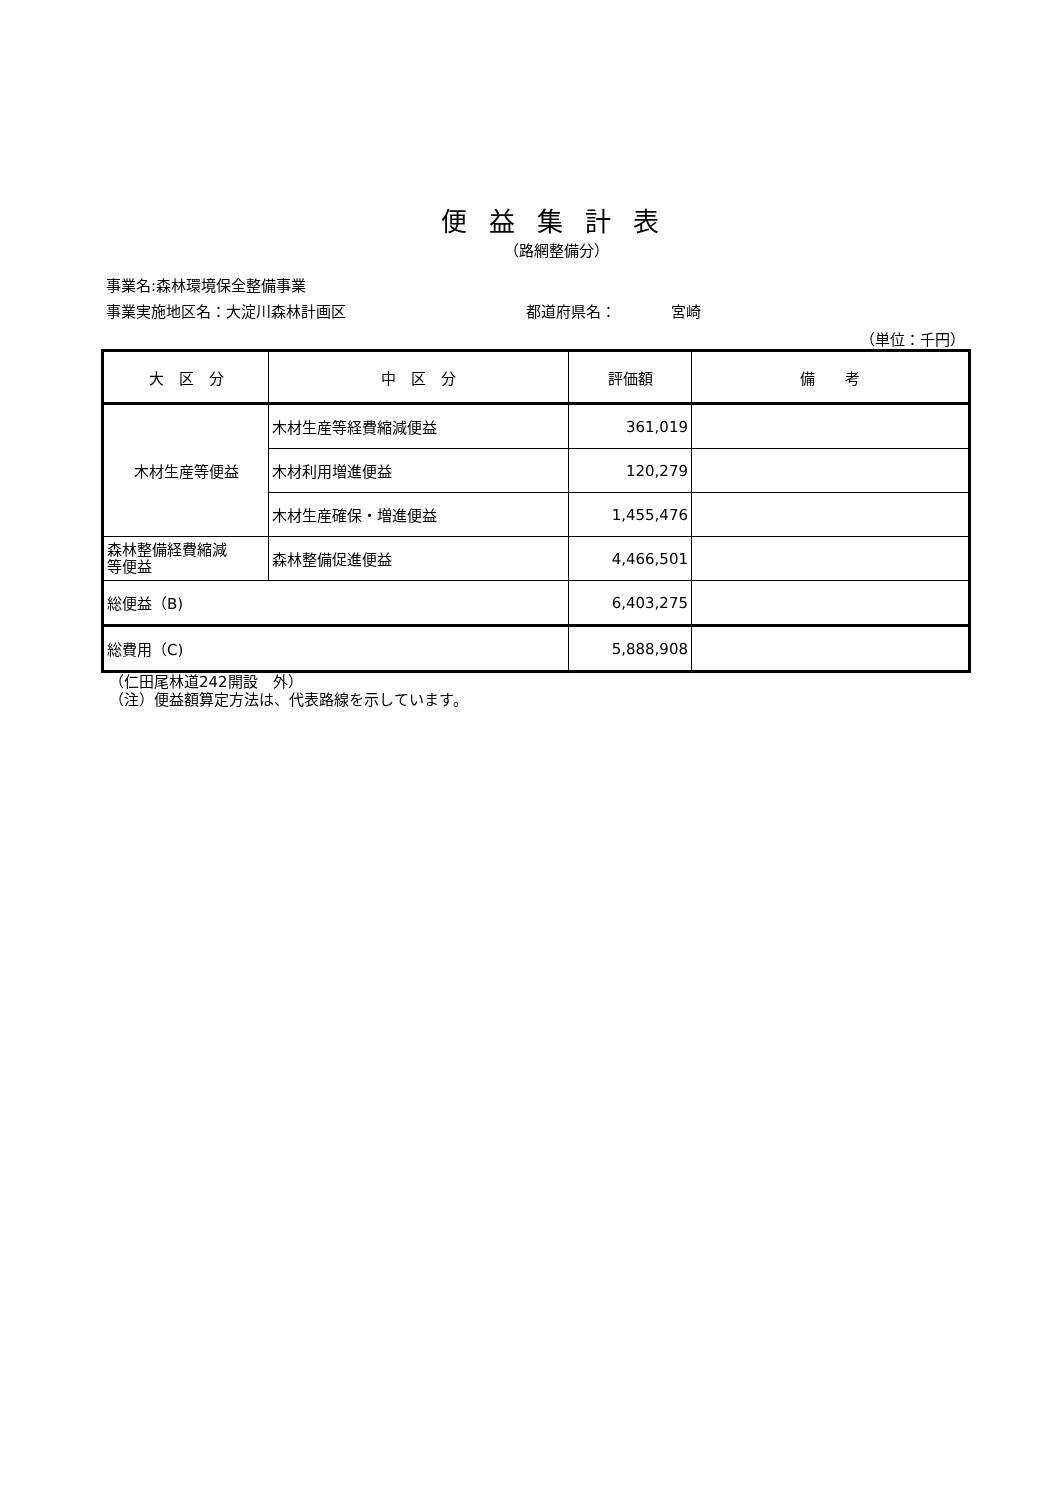便益集計表
（路網整備分）
事業名:森林環境保全整備事業
事業実施地区名：大淀川森林計画区 都道府県名： 宮崎
（単位：千円）
| 大 区 分 | 中 区 分 | 評価額 | 備 考 |
| --- | --- | --- | --- |
| 木材生産等便益 | 木材生産等経費縮減便益 | 361,019 | |
| | 木材利用増進便益 | 120,279 | |
| | 木材生産確保・増進便益 | 1,455,476 | |
| 森林整備経費縮減 等便益 | 森林整備促進便益 | 4,466,501 | |
| 総便益（B) | | 6,403,275 | |
| 総費用（C) | | 5,888,908 | |
（仁田尾林道242開設　外）
（注）便益額算定方法は、代表路線を示しています。